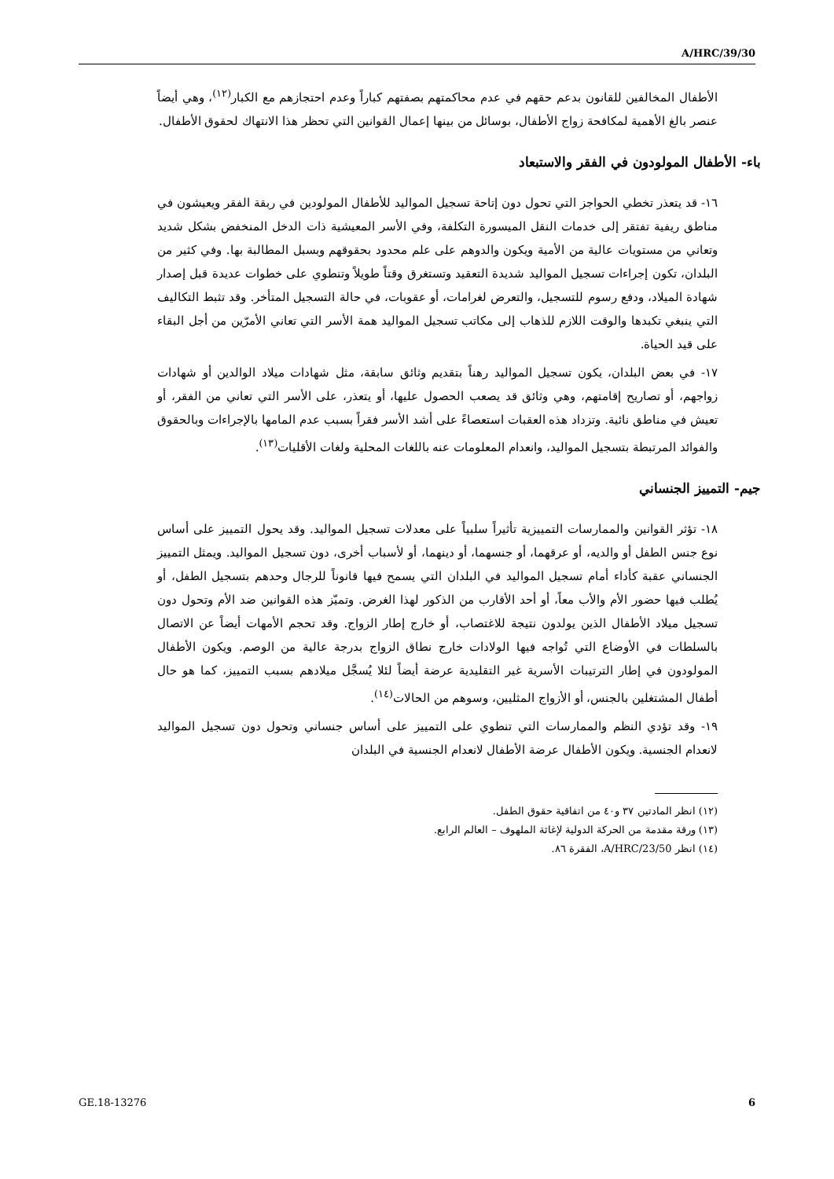A/HRC/39/30
الأطفال المخالفين للقانون بدعم حقهم في عدم محاكمتهم بصفتهم كباراً وعدم احتجازهم مع الكبار<sup>(١٢)</sup>، وهي أيضاً عنصر بالغ الأهمية لمكافحة زواج الأطفال، بوسائل من بينها إعمال القوانين التي تحظر هذا الانتهاك لحقوق الأطفال.
باء- الأطفال المولودون في الفقر والاستبعاد
١٦- قد يتعذر تخطي الحواجز التي تحول دون إتاحة تسجيل المواليد للأطفال المولودين في ربقة الفقر ويعيشون في مناطق ريفية تفتقر إلى خدمات النقل الميسورة التكلفة، وفي الأسر المعيشية ذات الدخل المنخفض بشكل شديد وتعاني من مستويات عالية من الأمية ويكون والدوهم على علم محدود بحقوقهم وبسبل المطالبة بها. وفي كثير من البلدان، تكون إجراءات تسجيل المواليد شديدة التعقيد وتستغرق وقتاً طويلاً وتنطوي على خطوات عديدة قبل إصدار شهادة الميلاد، ودفع رسوم للتسجيل، والتعرض لغرامات، أو عقوبات، في حالة التسجيل المتأخر. وقد تثبط التكاليف التي ينبغي تكبدها والوقت اللازم للذهاب إلى مكاتب تسجيل المواليد همة الأسر التي تعاني الأمرّين من أجل البقاء على قيد الحياة.
١٧- في بعض البلدان، يكون تسجيل المواليد رهناً بتقديم وثائق سابقة، مثل شهادات ميلاد الوالدين أو شهادات زواجهم، أو تصاريح إقامتهم، وهي وثائق قد يصعب الحصول عليها، أو يتعذر، على الأسر التي تعاني من الفقر، أو تعيش في مناطق نائية. وتزداد هذه العقبات استعصاءً على أشد الأسر فقراً بسبب عدم المامها بالإجراءات وبالحقوق والفوائد المرتبطة بتسجيل المواليد، وانعدام المعلومات عنه باللغات المحلية ولغات الأقليات<sup>(١٣)</sup>.
جيم- التمييز الجنساني
١٨- تؤثر القوانين والممارسات التمييزية تأثيراً سلبياً على معدلات تسجيل المواليد. وقد يحول التمييز على أساس نوع جنس الطفل أو والديه، أو عرقهما، أو جنسهما، أو دينهما، أو لأسباب أخرى، دون تسجيل المواليد. ويمثل التمييز الجنساني عقبة كأداء أمام تسجيل المواليد في البلدان التي يسمح فيها قانوناً للرجال وحدهم بتسجيل الطفل، أو يُطلب فيها حضور الأم والأب معاً، أو أحد الأقارب من الذكور لهذا الغرض. وتميّز هذه القوانين ضد الأم وتحول دون تسجيل ميلاد الأطفال الذين يولدون نتيجة للاغتصاب، أو خارج إطار الزواج. وقد تحجم الأمهات أيضاً عن الاتصال بالسلطات في الأوضاع التي تُواجه فيها الولادات خارج نطاق الزواج بدرجة عالية من الوصم. ويكون الأطفال المولودون في إطار الترتيبات الأسرية غير التقليدية عرضة أيضاً لئلا يُسجَّل ميلادهم بسبب التمييز، كما هو حال أطفال المشتغلين بالجنس، أو الأزواج المثليين، وسوهم من الحالات<sup>(١٤)</sup>.
١٩- وقد تؤدي النظم والممارسات التي تنطوي على التمييز على أساس جنساني وتحول دون تسجيل المواليد لانعدام الجنسية. ويكون الأطفال عرضة الأطفال لانعدام الجنسية في البلدان
(١٢) انظر المادتين ٣٧ و٤٠ من اتفاقية حقوق الطفل.
(١٣) ورقة مقدمة من الحركة الدولية لإغاثة الملهوف – العالم الرابع.
(١٤) انظر A/HRC/23/50، الفقرة ٨٦.
GE.18-13276 6